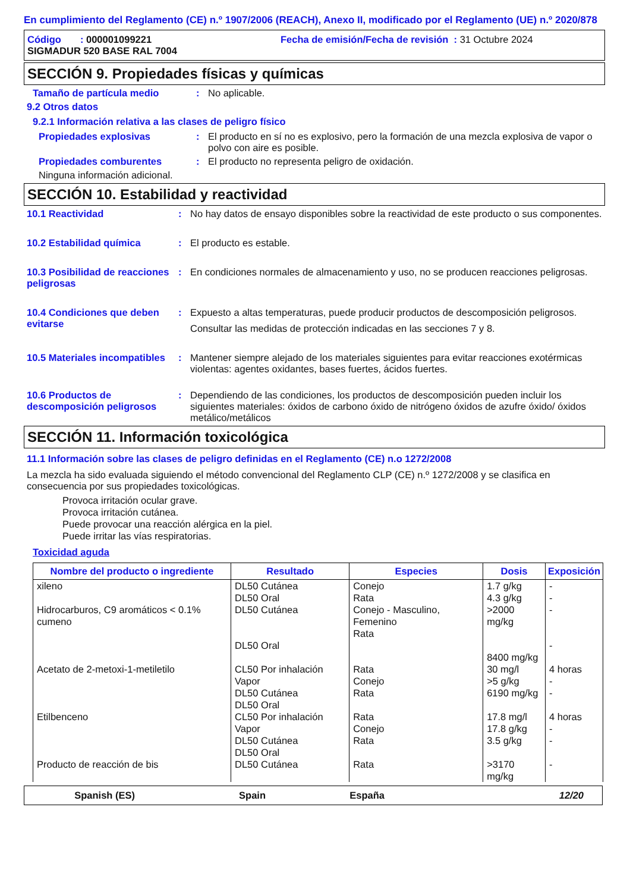En cumplimiento del Reglamento (CE) n.º 1907/2006 (REACH), Anexo II, modificado por el Reglamento (UE) n.º 2020/878
Código : 000001099221
SIGMADUR 520 BASE RAL 7004
Fecha de emisión/Fecha de revisión : 31 Octubre 2024
SECCIÓN 9. Propiedades físicas y químicas
Tamaño de partícula medio : No aplicable.
9.2 Otros datos
9.2.1 Información relativa a las clases de peligro físico
Propiedades explosivas : El producto en sí no es explosivo, pero la formación de una mezcla explosiva de vapor o polvo con aire es posible.
Propiedades comburentes : El producto no representa peligro de oxidación.
Ninguna información adicional.
SECCIÓN 10. Estabilidad y reactividad
10.1 Reactividad : No hay datos de ensayo disponibles sobre la reactividad de este producto o sus componentes.
10.2 Estabilidad química : El producto es estable.
10.3 Posibilidad de reacciones peligrosas
: En condiciones normales de almacenamiento y uso, no se producen reacciones peligrosas.
10.4 Condiciones que deben evitarse
: Expuesto a altas temperaturas, puede producir productos de descomposición peligrosos.
Consultar las medidas de protección indicadas en las secciones 7 y 8.
10.5 Materiales incompatibles
: Mantener siempre alejado de los materiales siguientes para evitar reacciones exotérmicas violentas: agentes oxidantes, bases fuertes, ácidos fuertes.
10.6 Productos de descomposición peligrosos
: Dependiendo de las condiciones, los productos de descomposición pueden incluir los siguientes materiales: óxidos de carbono óxido de nitrógeno óxidos de azufre óxido/ óxidos metálico/metálicos
SECCIÓN 11. Información toxicológica
11.1 Información sobre las clases de peligro definidas en el Reglamento (CE) n.o 1272/2008
La mezcla ha sido evaluada siguiendo el método convencional del Reglamento CLP (CE) n.º 1272/2008 y se clasifica en consecuencia por sus propiedades toxicológicas.
Provoca irritación ocular grave.
Provoca irritación cutánea.
Puede provocar una reacción alérgica en la piel.
Puede irritar las vías respiratorias.
Toxicidad aguda
| Nombre del producto o ingrediente | Resultado | Especies | Dosis | Exposición |
| --- | --- | --- | --- | --- |
| xileno | DL50 Cutánea DL50 Oral | Conejo Rata | 1.7 g/kg 4.3 g/kg | - - |
| Hidrocarburos, C9 aromáticos < 0.1% cumeno | DL50 Cutánea DL50 Oral | Conejo - Masculino, Femenino Rata | >2000 mg/kg 8400 mg/kg | - - |
| Acetato de 2-metoxi-1-metiletilo | CL50 Por inhalación Vapor DL50 Cutánea DL50 Oral | Rata Conejo Rata | 30 mg/l >5 g/kg 6190 mg/kg | 4 horas - - |
| Etilbenceno | CL50 Por inhalación Vapor DL50 Cutánea DL50 Oral | Rata Conejo Rata | 17.8 mg/l 17.8 g/kg 3.5 g/kg | 4 horas - - |
| Producto de reacción de bis | DL50 Cutánea | Rata | >3170 mg/kg | - |
Spanish (ES) Spain España 12/20